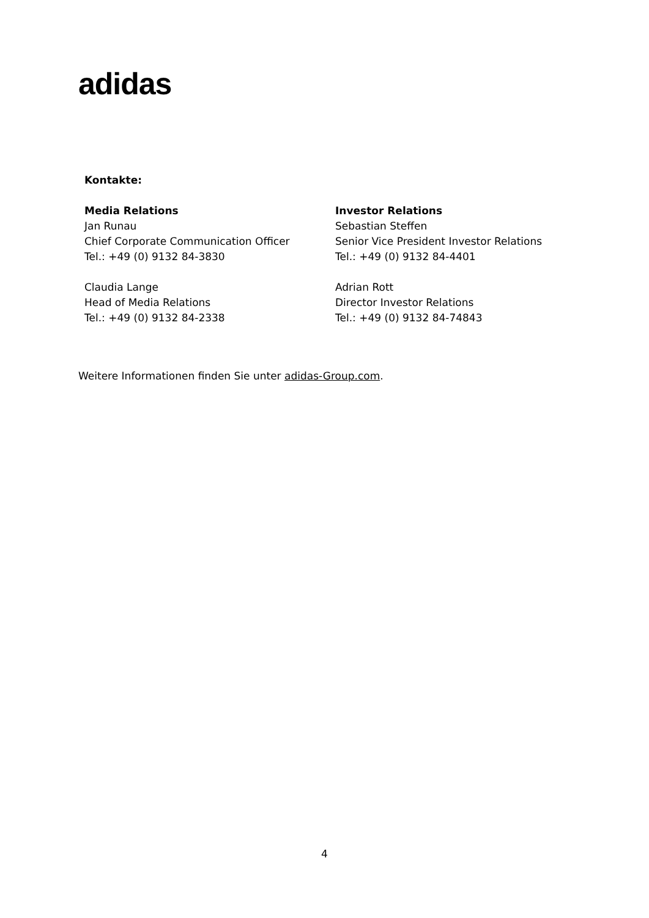adidas
Kontakte:
Media Relations
Jan Runau
Chief Corporate Communication Officer
Tel.: +49 (0) 9132 84-3830
Claudia Lange
Head of Media Relations
Tel.: +49 (0) 9132 84-2338
Investor Relations
Sebastian Steffen
Senior Vice President Investor Relations
Tel.: +49 (0) 9132 84-4401
Adrian Rott
Director Investor Relations
Tel.: +49 (0) 9132 84-74843
Weitere Informationen finden Sie unter adidas-Group.com.
4